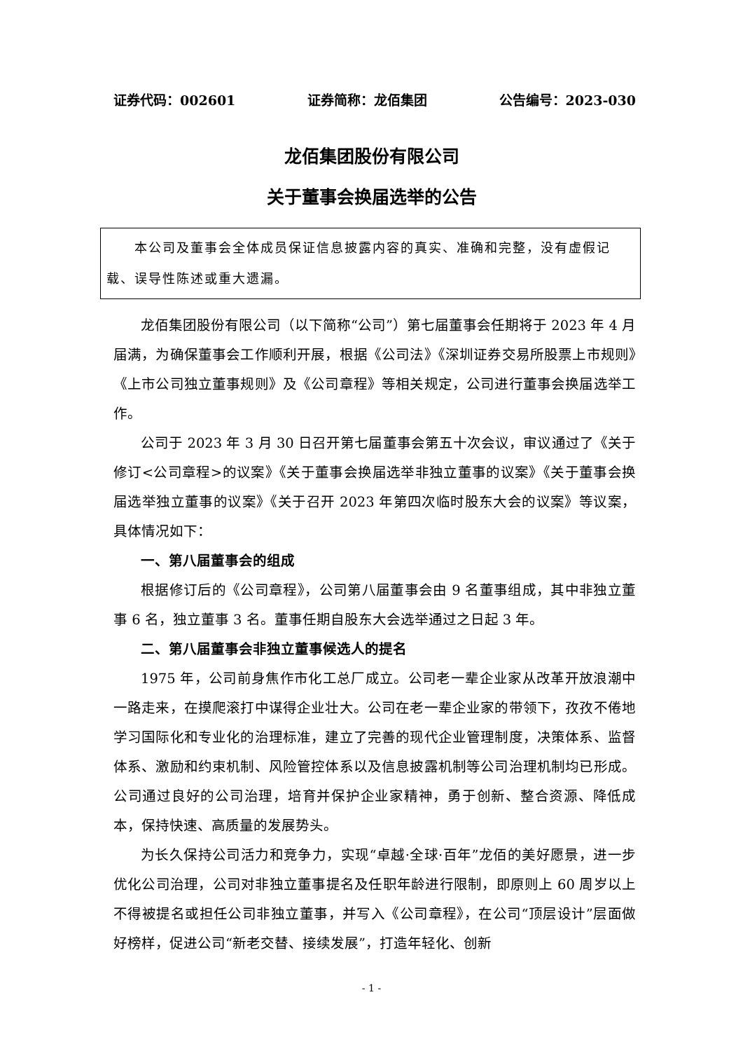证券代码：002601 证券简称：龙佰集团 公告编号：2023-030
龙佰集团股份有限公司
关于董事会换届选举的公告
　　本公司及董事会全体成员保证信息披露内容的真实、准确和完整，没有虚假记载、误导性陈述或重大遗漏。
龙佰集团股份有限公司（以下简称“公司”）第七届董事会任期将于 2023 年 4 月届满，为确保董事会工作顺利开展，根据《公司法》《深圳证券交易所股票上市规则》《上市公司独立董事规则》及《公司章程》等相关规定，公司进行董事会换届选举工作。
公司于 2023 年 3 月 30 日召开第七届董事会第五十次会议，审议通过了《关于修订<公司章程>的议案》《关于董事会换届选举非独立董事的议案》《关于董事会换届选举独立董事的议案》《关于召开 2023 年第四次临时股东大会的议案》等议案，具体情况如下：
一、第八届董事会的组成
根据修订后的《公司章程》，公司第八届董事会由 9 名董事组成，其中非独立董事 6 名，独立董事 3 名。董事任期自股东大会选举通过之日起 3 年。
二、第八届董事会非独立董事候选人的提名
1975 年，公司前身焦作市化工总厂成立。公司老一辈企业家从改革开放浪潮中一路走来，在摸爬滚打中谋得企业壮大。公司在老一辈企业家的带领下，孜孜不倦地学习国际化和专业化的治理标准，建立了完善的现代企业管理制度，决策体系、监督体系、激励和约束机制、风险管控体系以及信息披露机制等公司治理机制均已形成。公司通过良好的公司治理，培育并保护企业家精神，勇于创新、整合资源、降低成本，保持快速、高质量的发展势头。
为长久保持公司活力和竞争力，实现“卓越·全球·百年”龙佰的美好愿景，进一步优化公司治理，公司对非独立董事提名及任职年龄进行限制，即原则上 60 周岁以上不得被提名或担任公司非独立董事，并写入《公司章程》，在公司“顶层设计”层面做好榜样，促进公司“新老交替、接续发展”，打造年轻化、创新
- 1 -